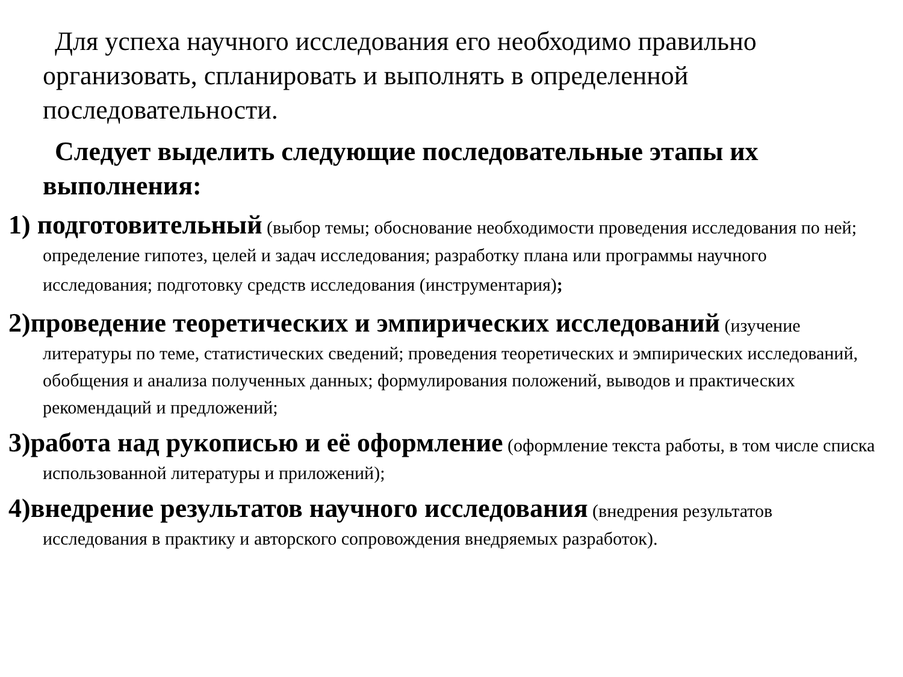Для успеха научного исследования его необходимо правильно организовать, спланировать и выполнять в определенной последовательности.
Следует выделить следующие последовательные этапы их выполнения:
1) подготовительный (выбор темы; обоснование необходимости проведения исследования по ней; определение гипотез, целей и задач исследования; разработку плана или программы научного исследования; подготовку средств исследования (инструментария);
2)проведение теоретических и эмпирических исследований (изучение литературы по теме, статистических сведений; проведения теоретических и эмпирических исследований, обобщения и анализа полученных данных; формулирования положений, выводов и практических рекомендаций и предложений;
3)работа над рукописью и её оформление (оформление текста работы, в том числе списка использованной литературы и приложений);
4)внедрение результатов научного исследования (внедрения результатов исследования в практику и авторского сопровождения внедряемых разработок).